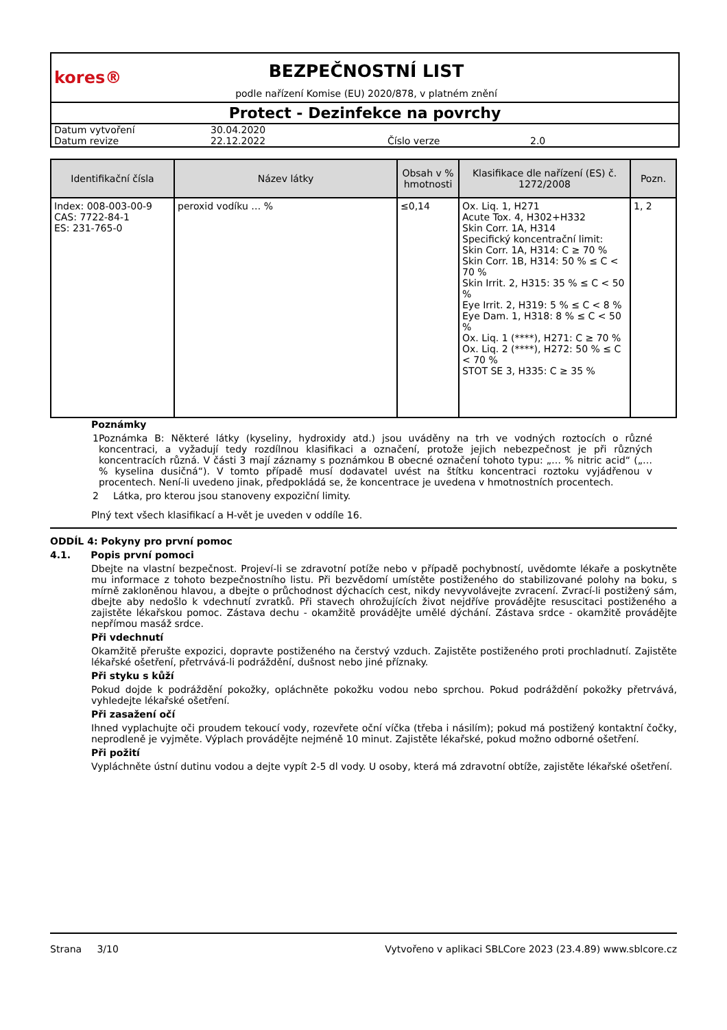kores®
BEZPEČNOSTNÍ LIST
podle nařízení Komise (EU) 2020/878, v platném znění
Protect - Dezinfekce na povrchy
| Datum vytvoření | 30.04.2020 | | |
| Datum revize | 22.12.2022 | Číslo verze | 2.0 |
| Identifikační čísla | Název látky | Obsah v % hmotnosti | Klasifikace dle nařízení (ES) č. 1272/2008 | Pozn. |
| --- | --- | --- | --- | --- |
| Index: 008-003-00-9 CAS: 7722-84-1 ES: 231-765-0 | peroxid vodíku … % | ≤0,14 | Ox. Liq. 1, H271 Acute Tox. 4, H302+H332 Skin Corr. 1A, H314 Specifický koncentrační limit: Skin Corr. 1A, H314: C ≥ 70 % Skin Corr. 1B, H314: 50 % ≤ C < 70 % Skin Irrit. 2, H315: 35 % ≤ C < 50 % Eye Irrit. 2, H319: 5 % ≤ C < 8 % Eye Dam. 1, H318: 8 % ≤ C < 50 % Ox. Liq. 1 (****), H271: C ≥ 70 % Ox. Liq. 2 (****), H272: 50 % ≤ C < 70 % STOT SE 3, H335: C ≥ 35 % | 1, 2 |
Poznámky
1 Poznámka B: Některé látky (kyseliny, hydroxidy atd.) jsou uváděny na trh ve vodných roztocích o různé koncentraci, a vyžadují tedy rozdílnou klasifikaci a označení, protože jejich nebezpečnost je při různých koncentracích různá. V části 3 mají záznamy s poznámkou B obecné označení tohoto typu: „… % nitric acid“ („… % kyselina dusičná“). V tomto případě musí dodavatel uvést na štítku koncentraci roztoku vyjádřenou v procentech. Není-li uvedeno jinak, předpokládá se, že koncentrace je uvedena v hmotnostních procentech.
2 Látka, pro kterou jsou stanoveny expoziční limity.
Plný text všech klasifikací a H-vět je uveden v oddíle 16.
ODDÍL 4: Pokyny pro první pomoc
4.1. Popis první pomoci
Dbejte na vlastní bezpečnost. Projeví-li se zdravotní potíže nebo v případě pochybností, uvědomte lékaře a poskytněte mu informace z tohoto bezpečnostního listu. Při bezvědomí umístěte postiženého do stabilizované polohy na boku, s mírně zakloněnou hlavou, a dbejte o průchodnost dýchacích cest, nikdy nevyvolávejte zvracení. Zvrací-li postižený sám, dbejte aby nedošlo k vdechnutí zvratků. Při stavech ohrožujících život nejdříve provádějte resuscitaci postiženého a zajistěte lékařskou pomoc. Zástava dechu - okamžitě provádějte umělé dýchání. Zástava srdce - okamžitě provádějte nepřímou masáž srdce.
Při vdechnutí
Okamžitě přerušte expozici, dopravte postiženého na čerstvý vzduch. Zajistěte postiženého proti prochladnutí. Zajistěte lékařské ošetření, přetrvává-li podráždění, dušnost nebo jiné příznaky.
Při styku s kůží
Pokud dojde k podráždění pokožky, opláchněte pokožku vodou nebo sprchou. Pokud podráždění pokožky přetrvává, vyhledejte lékařské ošetření.
Při zasažení očí
Ihned vyplachujte oči proudem tekoucí vody, rozevřete oční víčka (třeba i násilím); pokud má postižený kontaktní čočky, neprodleně je vyjměte. Výplach provádějte nejméně 10 minut. Zajistěte lékařské, pokud možno odborné ošetření.
Při požití
Vypláchněte ústní dutinu vodou a dejte vypít 2-5 dl vody. U osoby, která má zdravotní obtíže, zajistěte lékařské ošetření.
Strana 3/10 Vytvořeno v aplikaci SBLCore 2023 (23.4.89) www.sblcore.cz